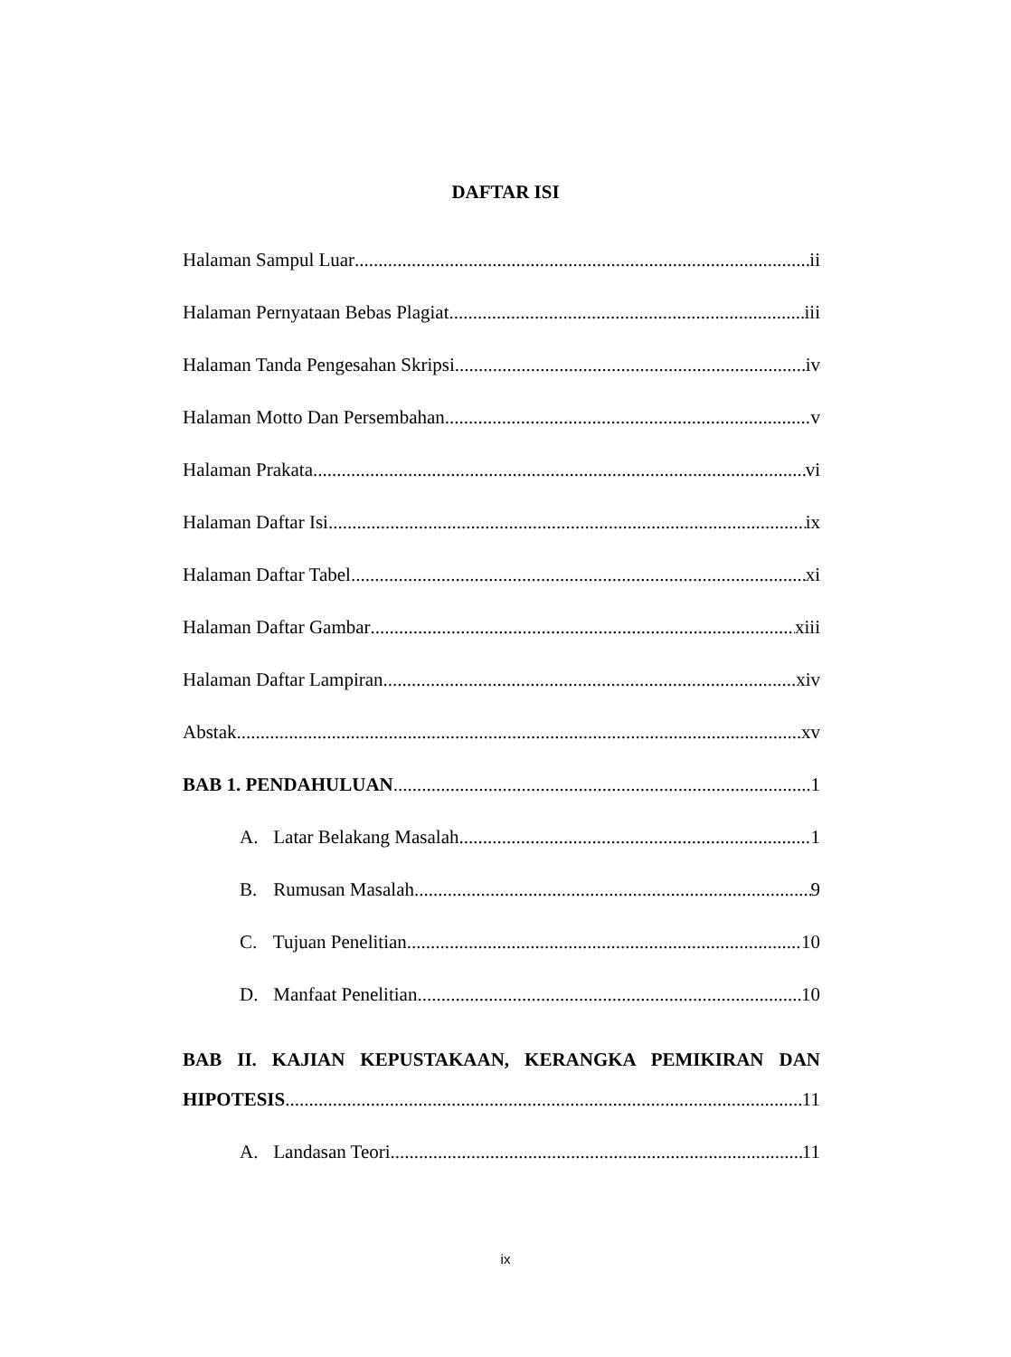DAFTAR ISI
Halaman Sampul Luar ii
Halaman Pernyataan Bebas Plagiat iii
Halaman Tanda Pengesahan Skripsi iv
Halaman Motto Dan Persembahan v
Halaman Prakata vi
Halaman Daftar Isi ix
Halaman Daftar Tabel xi
Halaman Daftar Gambar xiii
Halaman Daftar Lampiran xiv
Abstak xv
BAB 1. PENDAHULUAN 1
A. Latar Belakang Masalah 1
B. Rumusan Masalah 9
C. Tujuan Penelitian 10
D. Manfaat Penelitian 10
BAB II. KAJIAN KEPUSTAKAAN, KERANGKA PEMIKIRAN DAN
HIPOTESIS 11
A. Landasan Teori 11
ix